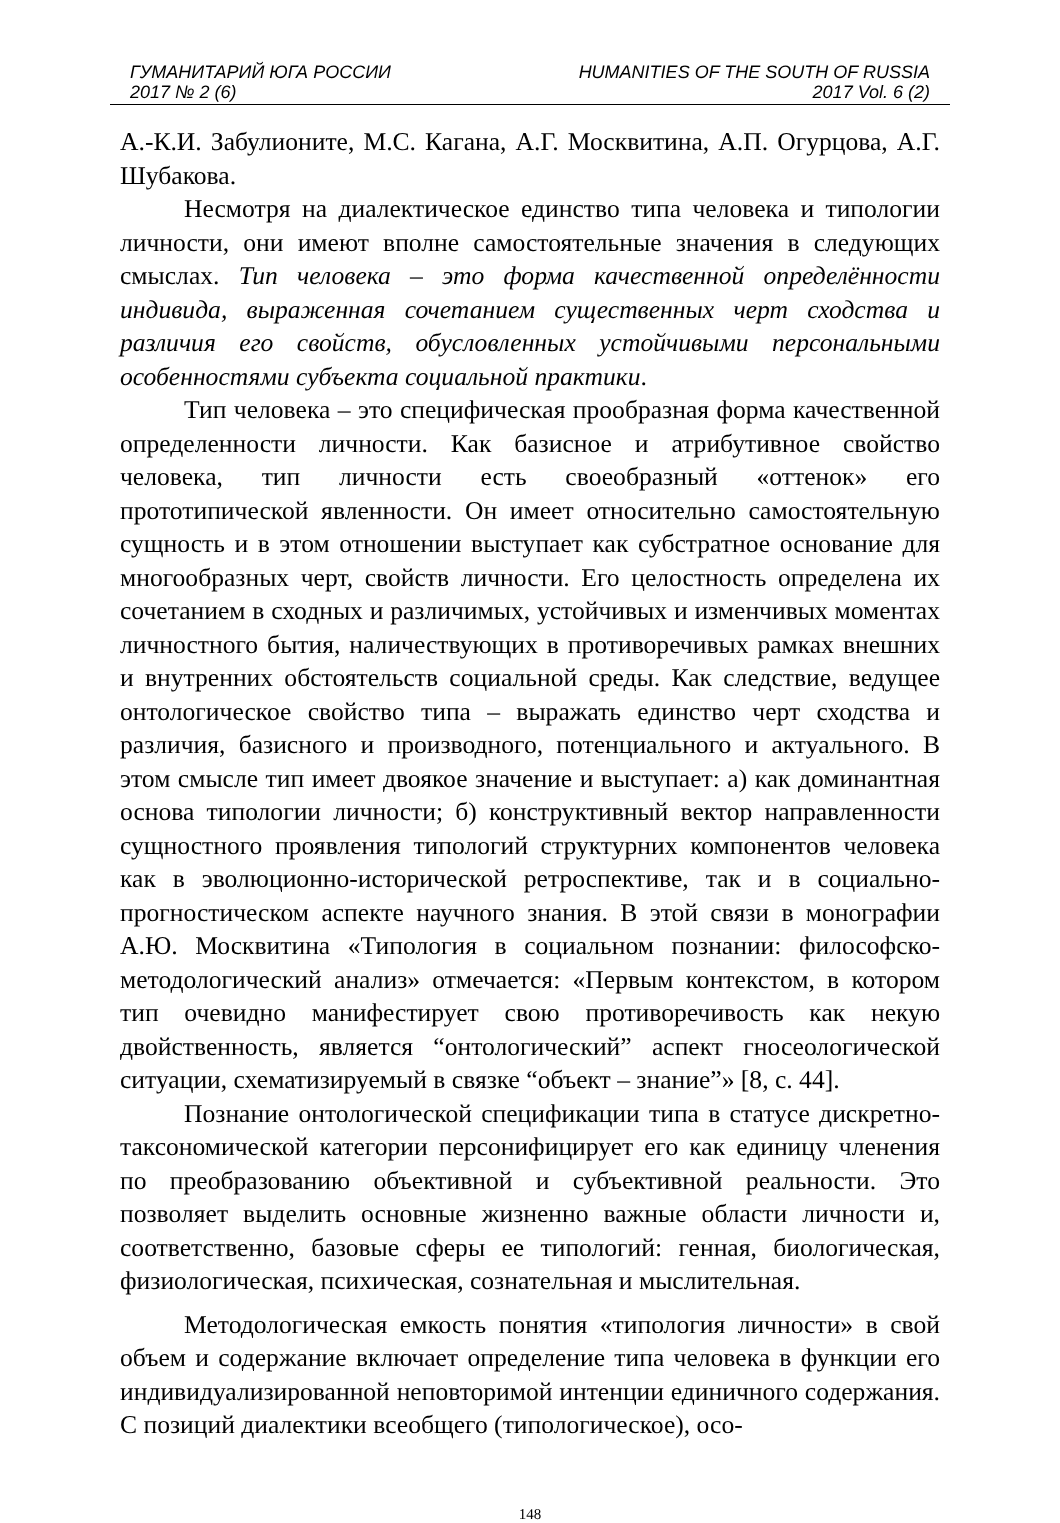ГУМАНИТАРИЙ ЮГА РОССИИ HUMANITIES OF THE SOUTH OF RUSSIA
2017 № 2 (6) 2017 Vol. 6 (2)
А.-К.И. Забулионите, М.С. Кагана, А.Г. Москвитина, А.П. Огурцова, А.Г. Шубакова.
Несмотря на диалектическое единство типа человека и типологии личности, они имеют вполне самостоятельные значения в следующих смыслах. Тип человека – это форма качественной определённости индивида, выраженная сочетанием существенных черт сходства и различия его свойств, обусловленных устойчивыми персональными особенностями субъекта социальной практики.
Тип человека – это специфическая прообразная форма качественной определенности личности. Как базисное и атрибутивное свойство человека, тип личности есть своеобразный «оттенок» его прототипической явленности. Он имеет относительно самостоятельную сущность и в этом отношении выступает как субстратное основание для многообразных черт, свойств личности. Его целостность определена их сочетанием в сходных и различимых, устойчивых и изменчивых моментах личностного бытия, наличествующих в противоречивых рамках внешних и внутренних обстоятельств социальной среды. Как следствие, ведущее онтологическое свойство типа – выражать единство черт сходства и различия, базисного и производного, потенциального и актуального. В этом смысле тип имеет двоякое значение и выступает: а) как доминантная основа типологии личности; б) конструктивный вектор направленности сущностного проявления типологий структурних компонентов человека как в эволюционно-исторической ретроспективе, так и в социально-прогностическом аспекте научного знания. В этой связи в монографии А.Ю. Москвитина «Типология в социальном познании: философско-методологический анализ» отмечается: «Первым контекстом, в котором тип очевидно манифестирует свою противоречивость как некую двойственность, является “онтологический” аспект гносеологической ситуации, схематизируемый в связке “объект – знание”» [8, с. 44].
Познание онтологической спецификации типа в статусе дискретно-таксономической категории персонифицирует его как единицу членения по преобразованию объективной и субъективной реальности. Это позволяет выделить основные жизненно важные области личности и, соответственно, базовые сферы ее типологий: генная, биологическая, физиологическая, психическая, сознательная и мыслительная.
Методологическая емкость понятия «типология личности» в свой объем и содержание включает определение типа человека в функции его индивидуализированной неповторимой интенции единичного содержания. С позиций диалектики всеобщего (типологическое), осо-
148